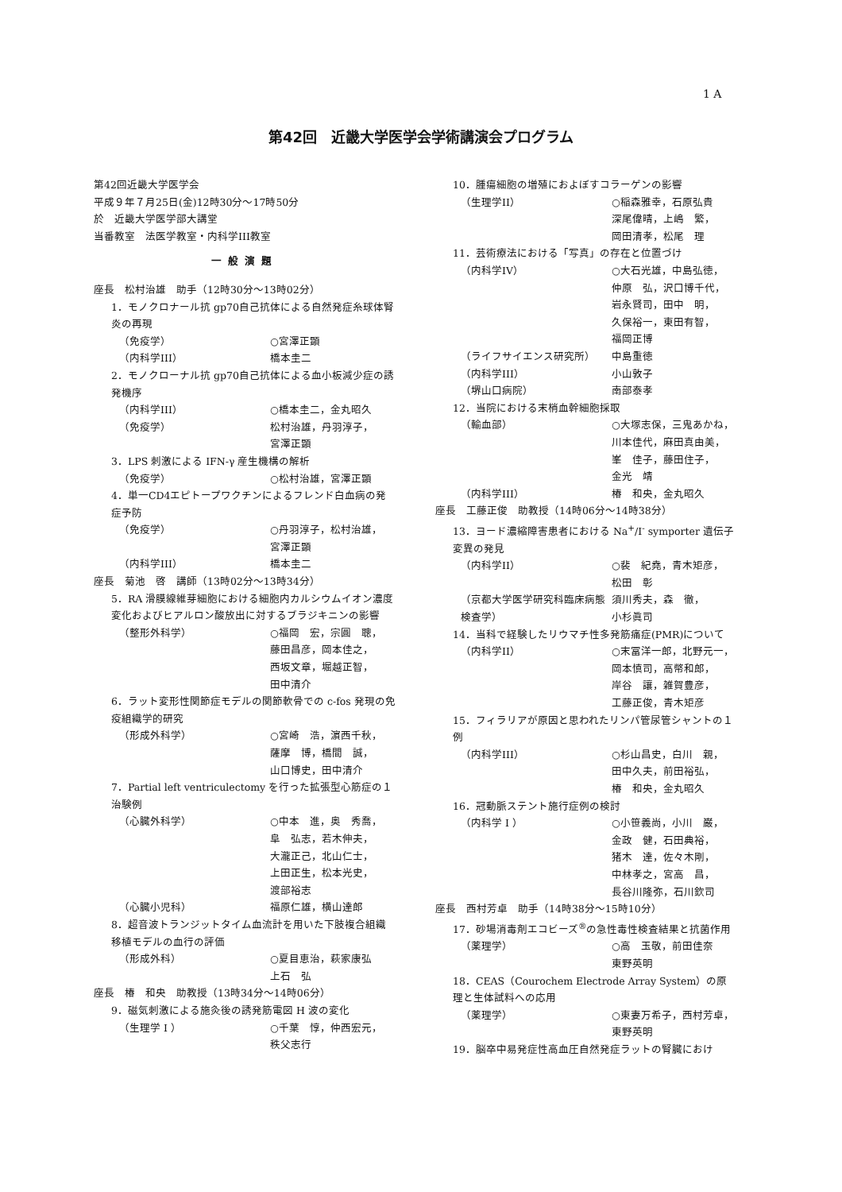1 A
第42回　近畿大学医学会学術講演会プログラム
第42回近畿大学医学会
平成９年７月25日(金)12時30分～17時50分
於　近畿大学医学部大講堂
当番教室　法医学教室・内科学III教室
一般演題
座長　松村治雄　助手（12時30分～13時02分）
1．モノクロナール抗 gp70自己抗体による自然発症糸球体腎炎の再現
（免疫学） ○宮澤正顕
（内科学III） 橋本圭二
2．モノクローナル抗 gp70自己抗体による血小板減少症の誘発機序
（内科学III） ○橋本圭二，金丸昭久
（免疫学） 松村治雄，丹羽淳子，
宮澤正顕
3．LPS 刺激による IFN-γ 産生機構の解析
（免疫学） ○松村治雄，宮澤正顕
4．単一CD4エピトープワクチンによるフレンド白血病の発症予防
（免疫学） ○丹羽淳子，松村治雄，
宮澤正顕
（内科学III） 橋本圭二
座長　菊池　啓　講師（13時02分～13時34分）
5．RA 滑膜線維芽細胞における細胞内カルシウムイオン濃度変化およびヒアルロン酸放出に対するブラジキニンの影響
（整形外科学） ○福岡　宏，宗圓　聰，
藤田昌彦，岡本佳之，
西坂文章，堀越正智，
田中清介
6．ラット変形性関節症モデルの関節軟骨での c-fos 発現の免疫組織学的研究
（形成外科学） ○宮崎　浩，濵西千秋，
薩摩　博，橋間　誠，
山口博史，田中清介
7．Partial left ventriculectomy を行った拡張型心筋症の１治験例
（心臓外科学） ○中本　進，奥　秀喬，
阜　弘志，若木伸夫，
大瀧正己，北山仁士，
上田正生，松本光史，
渡部裕志
（心臓小児科） 福原仁雄，横山達郎
8．超音波トランジットタイム血流計を用いた下肢複合組織移植モデルの血行の評価
（形成外科） ○夏目恵治，萩家康弘
上石　弘
座長　椿　和央　助教授（13時34分～14時06分）
9．磁気刺激による施灸後の誘発筋電図 H 波の変化
（生理学 I ） ○千葉　惇，仲西宏元，
秩父志行
10．腫瘍細胞の増殖におよぼすコラーゲンの影響
（生理学II） ○稲森雅幸，石原弘貴
深尾偉晴，上嶋　繁，
岡田清孝，松尾　理
11．芸術療法における「写真」の存在と位置づけ
（内科学IV） ○大石光雄，中島弘徳，
仲原　弘，沢口博千代，
岩永賢司，田中　明，
久保裕一，東田有智，
福岡正博
（ライフサイエンス研究所） 中島重徳
（内科学III） 小山敦子
（堺山口病院） 南部泰孝
12．当院における末梢血幹細胞採取
（輸血部） ○大塚志保，三鬼あかね，
川本佳代，麻田真由美，
峯　佳子，藤田住子，
金光　靖
（内科学III） 椿　和央，金丸昭久
座長　工藤正俊　助教授（14時06分～14時38分）
13．ヨード濃縮障害患者における Na<sup>+</sup>/I<sup>-</sup> symporter 遺伝子変異の発見
（内科学II） ○裴　紀堯，青木矩彦，
松田　彰
（京都大学医学研究科臨床病態検査学） 須川秀夫，森　徹，
小杉眞司
14．当科で経験したリウマチ性多発筋痛症(PMR)について
（内科学II） ○末冨洋一郎，北野元一，
岡本慎司，高幣和郎，
岸谷　讓，雑賀豊彦，
工藤正俊，青木矩彦
15．フィラリアが原因と思われたリンパ管尿管シャントの１例
（内科学III） ○杉山昌史，白川　親，
田中久夫，前田裕弘，
椿　和央，金丸昭久
16．冠動脈ステント施行症例の検討
（内科学 I ） ○小笹義尚，小川　巌，
金政　健，石田典裕，
猪木　達，佐々木剛，
中林孝之，宮高　昌，
長谷川隆弥，石川欽司
座長　西村芳卓　助手（14時38分～15時10分）
17．砂場消毒剤エコビーズ<sup>®</sup>の急性毒性検査結果と抗菌作用
（薬理学） ○高　玉敬，前田佳奈
東野英明
18．CEAS（Courochem Electrode Array System）の原理と生体試料への応用
（薬理学） ○東妻万希子，西村芳卓，
東野英明
19．脳卒中易発症性高血圧自然発症ラットの腎臓におけ